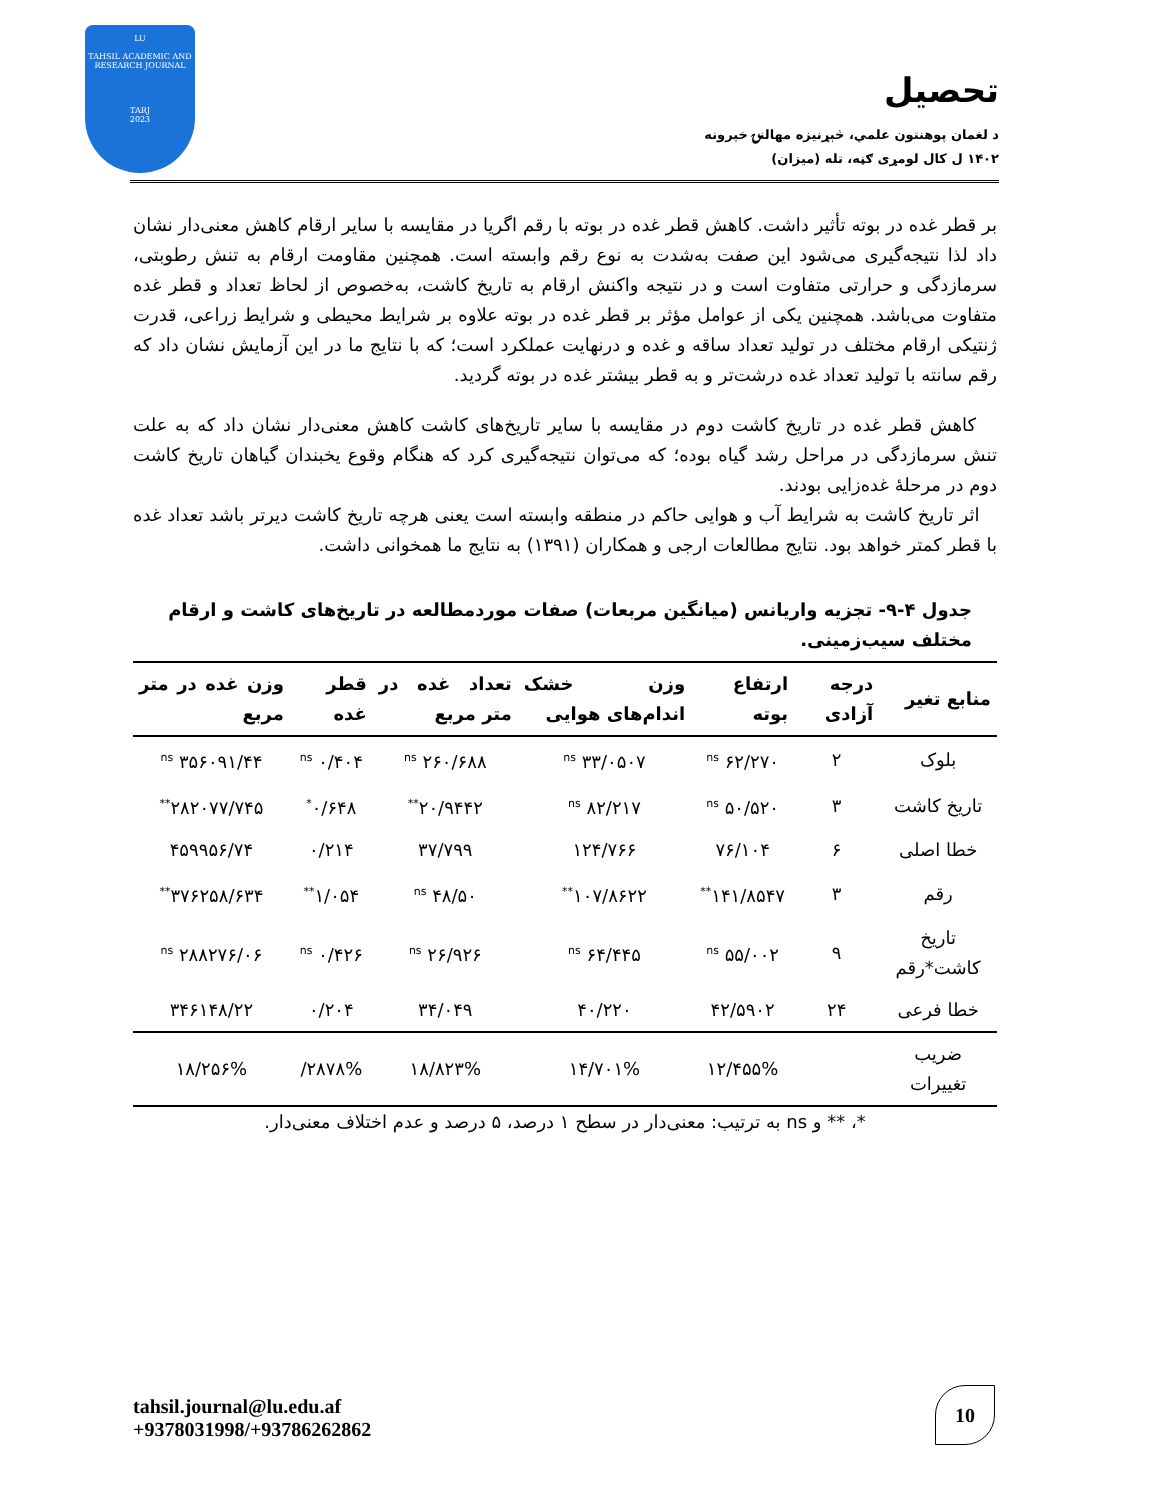LU
TAHSIL ACADEMIC AND
RESEARCH JOURNAL
TARJ
2023
تحصیل
د لغمان پوهنتون علمي، څېړنیزه مهالنۍ خپرونه
۱۴۰۲ ل کال لومړی ګڼه، تله (میزان)
بر قطر غده در بوته تأثیر داشت. کاهش قطر غده در بوته با رقم اگریا در مقایسه با سایر ارقام کاهش معنی‌دار نشان داد لذا نتیجه‌گیری می‌شود این صفت به‌شدت به نوع رقم وابسته است. همچنین مقاومت ارقام به تنش رطوبتی، سرمازدگی و حرارتی متفاوت است و در نتیجه واکنش ارقام به تاریخ کاشت، به‌خصوص از لحاظ تعداد و قطر غده متفاوت می‌باشد. همچنین یکی از عوامل مؤثر بر قطر غده در بوته علاوه بر شرایط محیطی و شرایط زراعی، قدرت ژنتیکی ارقام مختلف در تولید تعداد ساقه و غده و درنهایت عملکرد است؛ که با نتایج ما در این آزمایش نشان داد که رقم سانته با تولید تعداد غده درشت‌تر و به قطر بیشتر غده در بوته گردید.
کاهش قطر غده در تاریخ کاشت دوم در مقایسه با سایر تاریخ‌های کاشت کاهش معنی‌دار نشان داد که به علت تنش سرمازدگی در مراحل رشد گیاه بوده؛ که می‌توان نتیجه‌گیری کرد که هنگام وقوع یخبندان گیاهان تاریخ کاشت دوم در مرحلهٔ غده‌زایی بودند.
اثر تاریخ کاشت به شرایط آب و هوایی حاکم در منطقه وابسته است یعنی هرچه تاریخ کاشت دیرتر باشد تعداد غده با قطر کمتر خواهد بود. نتایج مطالعات ارجی و همکاران (۱۳۹۱) به نتایج ما همخوانی داشت.
جدول ۴-۹- تجزیه واریانس (میانگین مربعات) صفات موردمطالعه در تاریخ‌های کاشت و ارقام مختلف سیب‌زمینی.
| منابع تغیر | درجه آزادی | ارتفاع بوته | وزن خشک اندام‌های هوایی | تعداد غده در متر مربع | قطر غده | وزن غده در متر مربع |
| --- | --- | --- | --- | --- | --- | --- |
| بلوک | ۲ | ۶۲/۲۷۰ <sup>ns</sup> | ۳۳/۰۵۰۷ <sup>ns</sup> | ۲۶۰/۶۸۸ <sup>ns</sup> | ۰/۴۰۴ <sup>ns</sup> | ۳۵۶۰۹۱/۴۴ <sup>ns</sup> |
| تاریخ کاشت | ۳ | ۵۰/۵۲۰ <sup>ns</sup> | ۸۲/۲۱۷ <sup>ns</sup> | ۲۰/۹۴۴۲<sup>**</sup> | ۰/۶۴۸<sup>*</sup> | ۲۸۲۰۷۷/۷۴۵<sup>**</sup> |
| خطا اصلی | ۶ | ۷۶/۱۰۴ | ۱۲۴/۷۶۶ | ۳۷/۷۹۹ | ۰/۲۱۴ | ۴۵۹۹۵۶/۷۴ |
| رقم | ۳ | ۱۴۱/۸۵۴۷<sup>**</sup> | ۱۰۷/۸۶۲۲<sup>**</sup> | ۴۸/۵۰ <sup>ns</sup> | ۱/۰۵۴<sup>**</sup> | ۳۷۶۲۵۸/۶۳۴<sup>**</sup> |
| تاریخ کاشت*رقم | ۹ | ۵۵/۰۰۲ <sup>ns</sup> | ۶۴/۴۴۵ <sup>ns</sup> | ۲۶/۹۲۶ <sup>ns</sup> | ۰/۴۲۶ <sup>ns</sup> | ۲۸۸۲۷۶/۰۶ <sup>ns</sup> |
| خطا فرعی | ۲۴ | ۴۲/۵۹۰۲ | ۴۰/۲۲۰ | ۳۴/۰۴۹ | ۰/۲۰۴ | ۳۴۶۱۴۸/۲۲ |
| ضریب تغییرات | | ۱۲/۴۵۵% | ۱۴/۷۰۱% | ۱۸/۸۲۳% | ۲۸۷۸%/ | ۱۸/۲۵۶% |
*، ** و ns به ترتیب: معنی‌دار در سطح ۱ درصد، ۵ درصد و عدم اختلاف معنی‌دار.
tahsil.journal@lu.edu.af
+9378031998/+93786262862
10